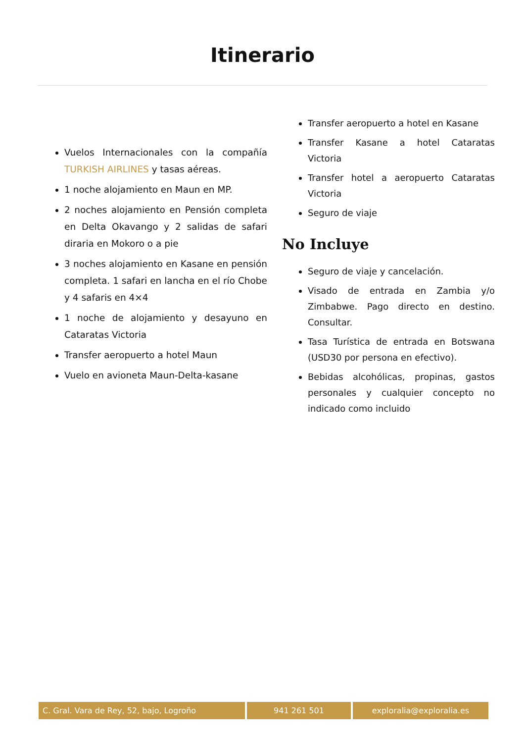Itinerario
Vuelos Internacionales con la compañía TURKISH AIRLINES y tasas aéreas.
1 noche alojamiento en Maun en MP.
2 noches alojamiento en Pensión completa en Delta Okavango y 2 salidas de safari diraria en Mokoro o a pie
3 noches alojamiento en Kasane en pensión completa. 1 safari en lancha en el río Chobe y 4 safaris en 4×4
1 noche de alojamiento y desayuno en Cataratas Victoria
Transfer aeropuerto a hotel Maun
Vuelo en avioneta Maun-Delta-kasane
Transfer aeropuerto a hotel en Kasane
Transfer Kasane a hotel Cataratas Victoria
Transfer hotel a aeropuerto Cataratas Victoria
Seguro de viaje
No Incluye
Seguro de viaje y cancelación.
Visado de entrada en Zambia y/o Zimbabwe. Pago directo en destino. Consultar.
Tasa Turística de entrada en Botswana (USD30 por persona en efectivo).
Bebidas alcohólicas, propinas, gastos personales y cualquier concepto no indicado como incluido
C. Gral. Vara de Rey, 52, bajo, Logroño 941 261 501 exploralia@exploralia.es